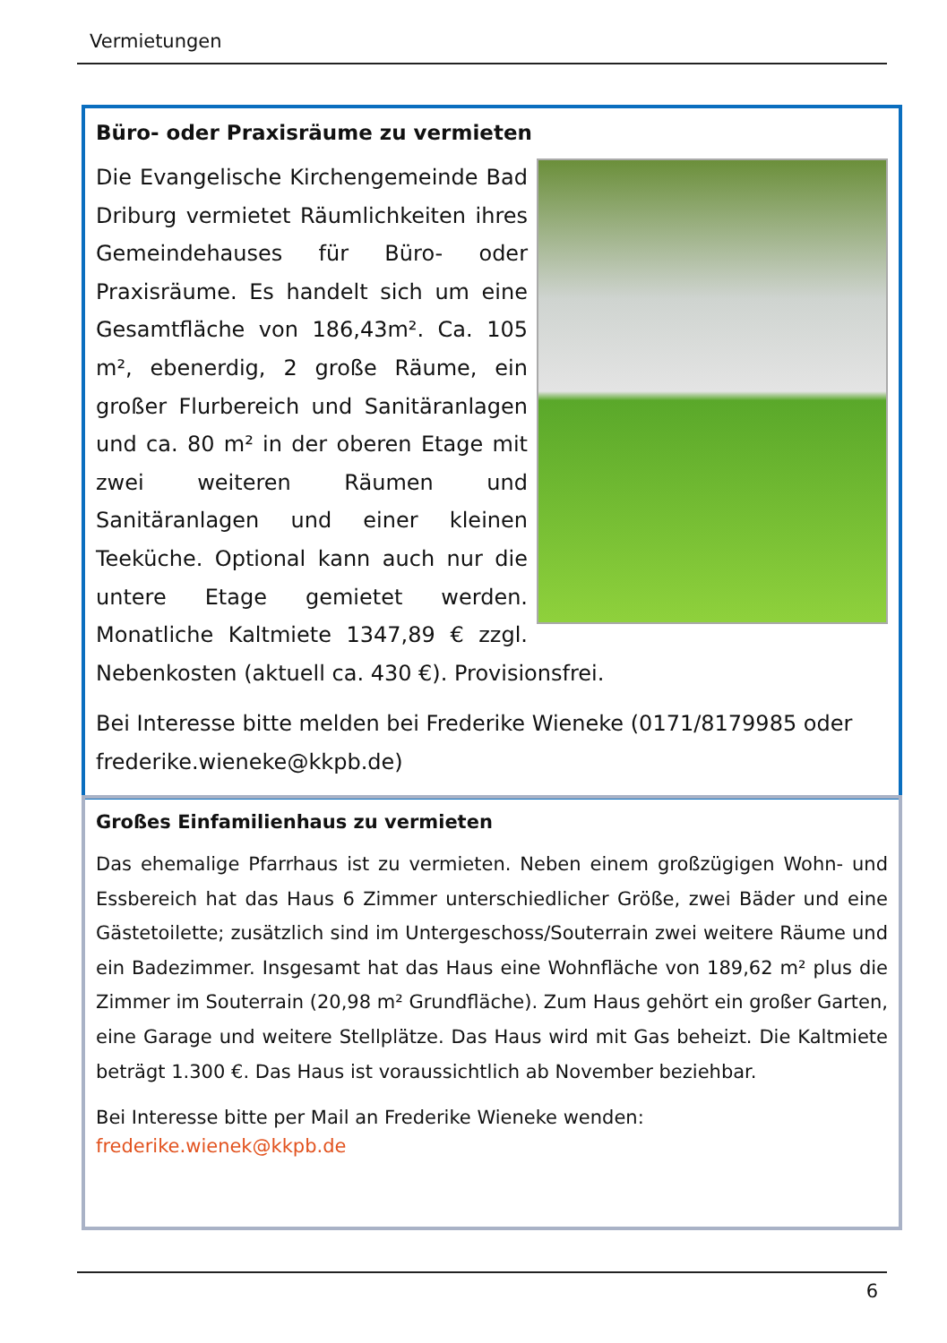Vermietungen
Büro- oder Praxisräume zu vermieten
Die Evangelische Kirchengemeinde Bad Driburg vermietet Räumlichkeiten ihres Gemeindehauses für Büro- oder Praxisräume. Es handelt sich um eine Gesamtfläche von 186,43m². Ca. 105 m², ebenerdig, 2 große Räume, ein großer Flurbereich und Sanitäranlagen und ca. 80 m² in der oberen Etage mit zwei weiteren Räumen und Sanitäranlagen und einer kleinen Teeküche. Optional kann auch nur die untere Etage gemietet werden. Monatliche Kaltmiete 1347,89 € zzgl. Nebenkosten (aktuell ca. 430 €). Provisionsfrei.
Bei Interesse bitte melden bei Frederike Wieneke (0171/8179985 oder frederike.wieneke@kkpb.de)
Großes Einfamilienhaus zu vermieten
Das ehemalige Pfarrhaus ist zu vermieten. Neben einem großzügigen Wohn- und Essbereich hat das Haus 6 Zimmer unterschiedlicher Größe, zwei Bäder und eine Gästetoilette; zusätzlich sind im Untergeschoss/Souterrain zwei weitere Räume und ein Badezimmer. Insgesamt hat das Haus eine Wohnfläche von 189,62 m² plus die Zimmer im Souterrain (20,98 m² Grundfläche). Zum Haus gehört ein großer Garten, eine Garage und weitere Stellplätze. Das Haus wird mit Gas beheizt. Die Kaltmiete beträgt 1.300 €. Das Haus ist voraussichtlich ab November beziehbar.
Bei Interesse bitte per Mail an Frederike Wieneke wenden:
frederike.wienek@kkpb.de
6